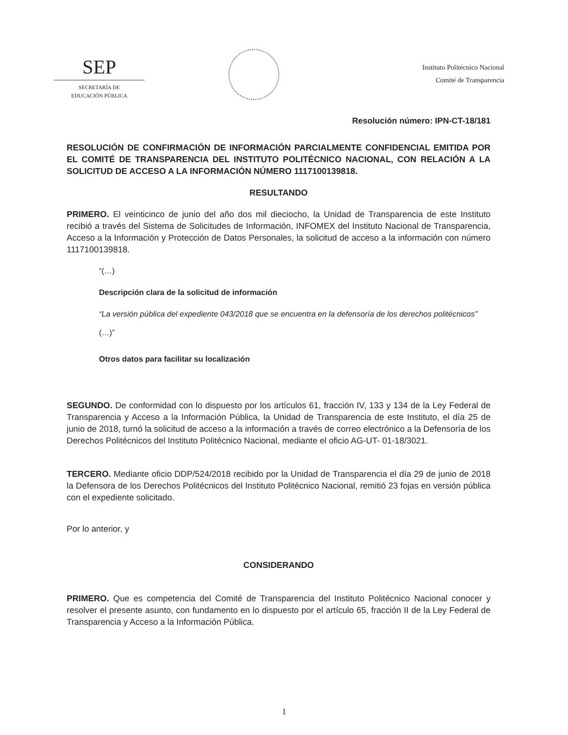SEP
SECRETARÍA DE
EDUCACIÓN PÚBLICA
Instituto Politécnico Nacional
Comité de Transparencia
Resolución número: IPN-CT-18/181
RESOLUCIÓN DE CONFIRMACIÓN DE INFORMACIÓN PARCIALMENTE CONFIDENCIAL EMITIDA POR EL COMITÉ DE TRANSPARENCIA DEL INSTITUTO POLITÉCNICO NACIONAL, CON RELACIÓN A LA SOLICITUD DE ACCESO A LA INFORMACIÓN NÚMERO 1117100139818.
RESULTANDO
PRIMERO. El veinticinco de junio del año dos mil dieciocho, la Unidad de Transparencia de este Instituto recibió a través del Sistema de Solicitudes de Información, INFOMEX del Instituto Nacional de Transparencia, Acceso a la Información y Protección de Datos Personales, la solicitud de acceso a la información con número 1117100139818.
“(…)
Descripción clara de la solicitud de información
“La versión pública del expediente 043/2018 que se encuentra en la defensoría de los derechos politécnicos”
(…)”
Otros datos para facilitar su localización
SEGUNDO. De conformidad con lo dispuesto por los artículos 61, fracción IV, 133 y 134 de la Ley Federal de Transparencia y Acceso a la Información Pública, la Unidad de Transparencia de este Instituto, el día 25 de junio de 2018, turnó la solicitud de acceso a la información a través de correo electrónico a la Defensoría de los Derechos Politécnicos del Instituto Politécnico Nacional, mediante el oficio AG-UT- 01-18/3021.
TERCERO. Mediante oficio DDP/524/2018 recibido por la Unidad de Transparencia el día 29 de junio de 2018 la Defensora de los Derechos Politécnicos del Instituto Politécnico Nacional, remitió 23 fojas en versión pública con el expediente solicitado.
Por lo anterior, y
CONSIDERANDO
PRIMERO. Que es competencia del Comité de Transparencia del Instituto Politécnico Nacional conocer y resolver el presente asunto, con fundamento en lo dispuesto por el artículo 65, fracción II de la Ley Federal de Transparencia y Acceso a la Información Pública.
1